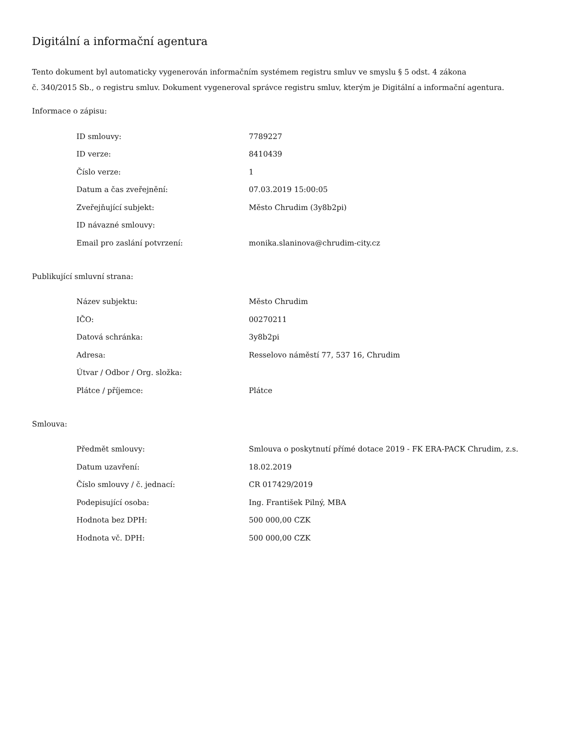Digitální a informační agentura
Tento dokument byl automaticky vygenerován informačním systémem registru smluv ve smyslu § 5 odst. 4 zákona
č. 340/2015 Sb., o registru smluv. Dokument vygeneroval správce registru smluv, kterým je Digitální a informační agentura.
Informace o zápisu:
| ID smlouvy: | 7789227 |
| ID verze: | 8410439 |
| Číslo verze: | 1 |
| Datum a čas zveřejnění: | 07.03.2019 15:00:05 |
| Zveřejňující subjekt: | Město Chrudim (3y8b2pi) |
| ID návazné smlouvy: | |
| Email pro zaslání potvrzení: | monika.slaninova@chrudim-city.cz |
Publikující smluvní strana:
| Název subjektu: | Město Chrudim |
| IČO: | 00270211 |
| Datová schránka: | 3y8b2pi |
| Adresa: | Resselovo náměstí 77, 537 16, Chrudim |
| Útvar / Odbor / Org. složka: | |
| Plátce / příjemce: | Plátce |
Smlouva:
| Předmět smlouvy: | Smlouva o poskytnutí přímé dotace 2019 - FK ERA-PACK Chrudim, z.s. |
| Datum uzavření: | 18.02.2019 |
| Číslo smlouvy / č. jednací: | CR 017429/2019 |
| Podepisující osoba: | Ing. František Pilný, MBA |
| Hodnota bez DPH: | 500 000,00 CZK |
| Hodnota vč. DPH: | 500 000,00 CZK |